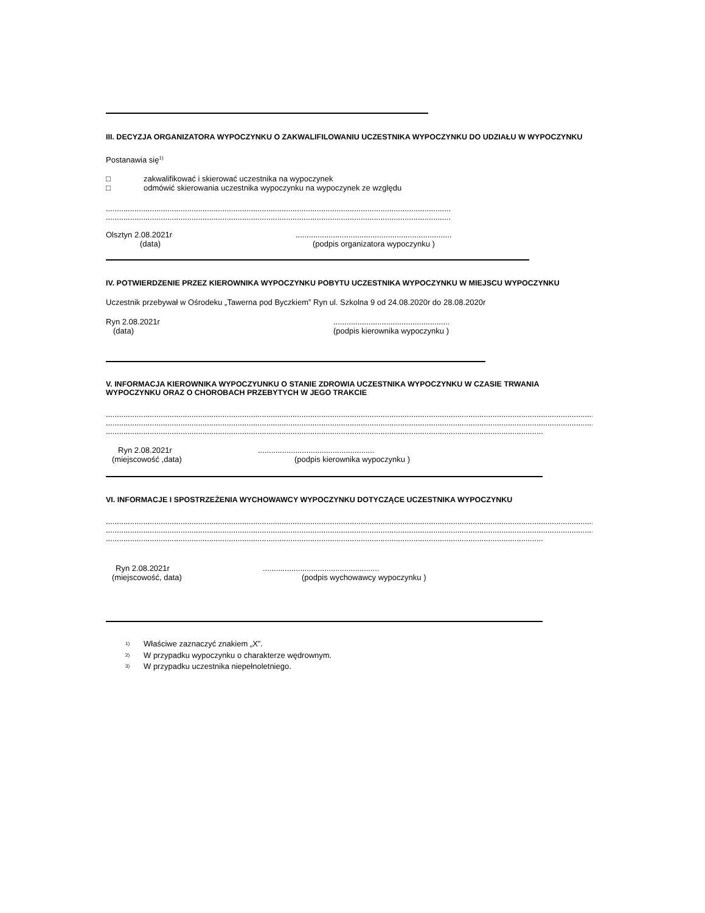III. DECYZJA ORGANIZATORA WYPOCZYNKU O ZAKWALIFILOWANIU UCZESTNIKA WYPOCZYNKU DO UDZIAŁU W WYPOCZYNKU
Postanawia się<sup>1)</sup>
□ zakwalifikować i skierować uczestnika na wypoczynek
□ odmówić skierowania uczestnika wypoczynku na wypoczynek ze względu
.............................................................................................................................................................
.............................................................................................................................................................
Olsztyn 2.08.2021r.......................................................................
(data) (podpis organizatora wypoczynku )
IV. POTWIERDZENIE PRZEZ KIEROWNIKA WYPOCZYNKU POBYTU UCZESTNIKA WYPOCZYNKU W MIEJSCU WYPOCZYNKU
Uczestnik przebywał w Ośrodeku „Tawerna pod Byczkiem” Ryn ul. Szkolna 9 od 24.08.2020r do 28.08.2020r
Ryn 2.08.2021r.....................................................
(data) (podpis kierownika wypoczynku )
V. INFORMACJA KIEROWNIKA WYPOCZYUNKU O STANIE ZDROWIA UCZESTNIKA WYPOCZYNKU W CZASIE TRWANIA WYPOCZYNKU ORAZ O CHOROBACH PRZEBYTYCH W JEGO TRAKCIE
..............................................................................................................................................................................................................................................................
..............................................................................................................................................................................................................................................................
..............................................................................................................................................................................................................................................................
Ryn 2.08.2021r.....................................................
(miejscowość ,data) (podpis kierownika wypoczynku )
VI. INFORMACJE I SPOSTRZEŻENIA WYCHOWAWCY WYPOCZYNKU DOTYCZĄCE UCZESTNIKA WYPOCZYNKU
..............................................................................................................................................................................................................................................................
..............................................................................................................................................................................................................................................................
..............................................................................................................................................................................................................................................................
Ryn 2.08.2021r.....................................................
(miejscowość, data) (podpis wychowawcy wypoczynku )
<sup>1)</sup> Właściwe zaznaczyć znakiem „X”.
<sup>2)</sup> W przypadku wypoczynku o charakterze wędrownym.
<sup>3)</sup> W przypadku uczestnika niepełnoletniego.